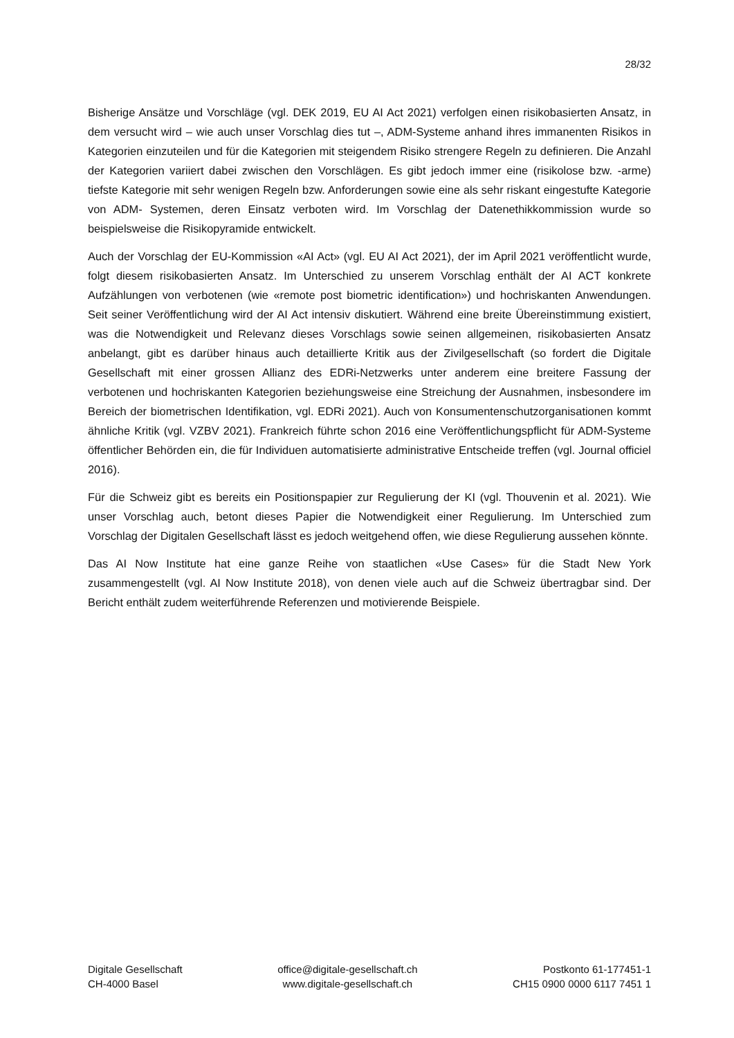28/32
Bisherige Ansätze und Vorschläge (vgl. DEK 2019, EU AI Act 2021) verfolgen einen risikobasierten Ansatz, in dem versucht wird – wie auch unser Vorschlag dies tut –, ADM-Systeme anhand ihres immanenten Risikos in Kategorien einzuteilen und für die Kategorien mit steigendem Risiko strengere Regeln zu definieren. Die Anzahl der Kategorien variiert dabei zwischen den Vorschlägen. Es gibt jedoch immer eine (risikolose bzw. -arme) tiefste Kategorie mit sehr wenigen Regeln bzw. Anforderungen sowie eine als sehr riskant eingestufte Kategorie von ADM- Systemen, deren Einsatz verboten wird. Im Vorschlag der Datenethikkommission wurde so beispielsweise die Risikopyramide entwickelt.
Auch der Vorschlag der EU-Kommission «AI Act» (vgl. EU AI Act 2021), der im April 2021 veröffentlicht wurde, folgt diesem risikobasierten Ansatz. Im Unterschied zu unserem Vorschlag enthält der AI ACT konkrete Aufzählungen von verbotenen (wie «remote post biometric identification») und hochriskanten Anwendungen. Seit seiner Veröffentlichung wird der AI Act intensiv diskutiert. Während eine breite Übereinstimmung existiert, was die Notwendigkeit und Relevanz dieses Vorschlags sowie seinen allgemeinen, risikobasierten Ansatz anbelangt, gibt es darüber hinaus auch detaillierte Kritik aus der Zivilgesellschaft (so fordert die Digitale Gesellschaft mit einer grossen Allianz des EDRi-Netzwerks unter anderem eine breitere Fassung der verbotenen und hochriskanten Kategorien beziehungsweise eine Streichung der Ausnahmen, insbesondere im Bereich der biometrischen Identifikation, vgl. EDRi 2021). Auch von Konsumentenschutzorganisationen kommt ähnliche Kritik (vgl. VZBV 2021). Frankreich führte schon 2016 eine Veröffentlichungspflicht für ADM-Systeme öffentlicher Behörden ein, die für Individuen automatisierte administrative Entscheide treffen (vgl. Journal officiel 2016).
Für die Schweiz gibt es bereits ein Positionspapier zur Regulierung der KI (vgl. Thouvenin et al. 2021). Wie unser Vorschlag auch, betont dieses Papier die Notwendigkeit einer Regulierung. Im Unterschied zum Vorschlag der Digitalen Gesellschaft lässt es jedoch weitgehend offen, wie diese Regulierung aussehen könnte.
Das AI Now Institute hat eine ganze Reihe von staatlichen «Use Cases» für die Stadt New York zusammengestellt (vgl. AI Now Institute 2018), von denen viele auch auf die Schweiz übertragbar sind. Der Bericht enthält zudem weiterführende Referenzen und motivierende Beispiele.
Digitale Gesellschaft
CH-4000 Basel
office@digitale-gesellschaft.ch
www.digitale-gesellschaft.ch
Postkonto 61-177451-1
CH15 0900 0000 6117 7451 1